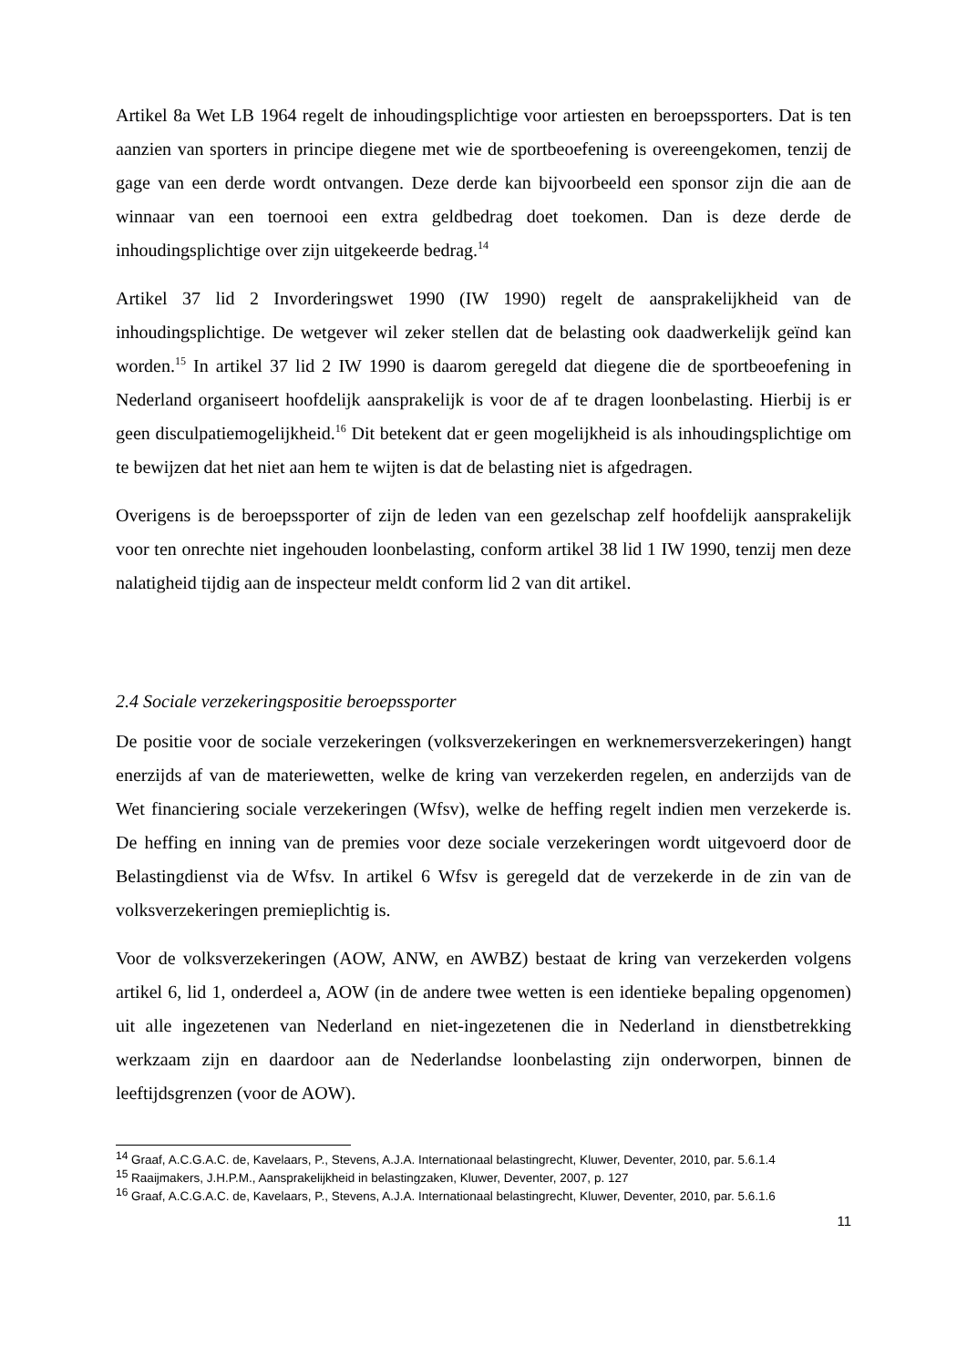Artikel 8a Wet LB 1964 regelt de inhoudingsplichtige voor artiesten en beroepssporters. Dat is ten aanzien van sporters in principe diegene met wie de sportbeoefening is overeengekomen, tenzij de gage van een derde wordt ontvangen. Deze derde kan bijvoorbeeld een sponsor zijn die aan de winnaar van een toernooi een extra geldbedrag doet toekomen. Dan is deze derde de inhoudingsplichtige over zijn uitgekeerde bedrag.<sup>14</sup>
Artikel 37 lid 2 Invorderingswet 1990 (IW 1990) regelt de aansprakelijkheid van de inhoudingsplichtige. De wetgever wil zeker stellen dat de belasting ook daadwerkelijk geïnd kan worden.<sup>15</sup> In artikel 37 lid 2 IW 1990 is daarom geregeld dat diegene die de sportbeoefening in Nederland organiseert hoofdelijk aansprakelijk is voor de af te dragen loonbelasting. Hierbij is er geen disculpatiemogelijkheid.<sup>16</sup> Dit betekent dat er geen mogelijkheid is als inhoudingsplichtige om te bewijzen dat het niet aan hem te wijten is dat de belasting niet is afgedragen.
Overigens is de beroepssporter of zijn de leden van een gezelschap zelf hoofdelijk aansprakelijk voor ten onrechte niet ingehouden loonbelasting, conform artikel 38 lid 1 IW 1990, tenzij men deze nalatigheid tijdig aan de inspecteur meldt conform lid 2 van dit artikel.
2.4 Sociale verzekeringspositie beroepssporter
De positie voor de sociale verzekeringen (volksverzekeringen en werknemersverzekeringen) hangt enerzijds af van de materiewetten, welke de kring van verzekerden regelen, en anderzijds van de Wet financiering sociale verzekeringen (Wfsv), welke de heffing regelt indien men verzekerde is. De heffing en inning van de premies voor deze sociale verzekeringen wordt uitgevoerd door de Belastingdienst via de Wfsv. In artikel 6 Wfsv is geregeld dat de verzekerde in de zin van de volksverzekeringen premieplichtig is.
Voor de volksverzekeringen (AOW, ANW, en AWBZ) bestaat de kring van verzekerden volgens artikel 6, lid 1, onderdeel a, AOW (in de andere twee wetten is een identieke bepaling opgenomen) uit alle ingezetenen van Nederland en niet-ingezetenen die in Nederland in dienstbetrekking werkzaam zijn en daardoor aan de Nederlandse loonbelasting zijn onderworpen, binnen de leeftijdsgrenzen (voor de AOW).
<sup>14</sup> Graaf, A.C.G.A.C. de, Kavelaars, P., Stevens, A.J.A. Internationaal belastingrecht, Kluwer, Deventer, 2010, par. 5.6.1.4
<sup>15</sup> Raaijmakers, J.H.P.M., Aansprakelijkheid in belastingzaken, Kluwer, Deventer, 2007, p. 127
<sup>16</sup> Graaf, A.C.G.A.C. de, Kavelaars, P., Stevens, A.J.A. Internationaal belastingrecht, Kluwer, Deventer, 2010, par. 5.6.1.6
11